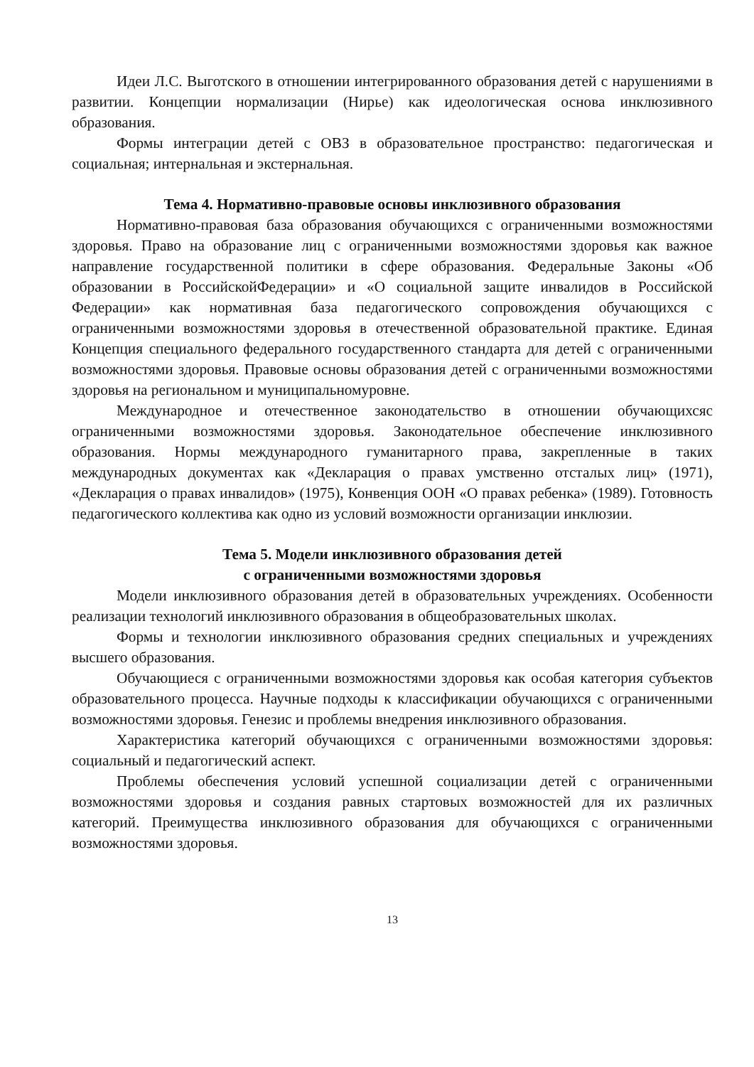Идеи Л.С. Выготского в отношении интегрированного образования детей с нарушениями в развитии. Концепции нормализации (Нирье) как идеологическая основа инклюзивного образования.
Формы интеграции детей с ОВЗ в образовательное пространство: педагогическая и социальная; интернальная и экстернальная.
Тема 4. Нормативно-правовые основы инклюзивного образования
Нормативно-правовая база образования обучающихся с ограниченными возможностями здоровья. Право на образование лиц с ограниченными возможностями здоровья как важное направление государственной политики в сфере образования. Федеральные Законы «Об образовании в РоссийскойФедерации» и «О социальной защите инвалидов в Российской Федерации» как нормативная база педагогического сопровождения обучающихся с ограниченными возможностями здоровья в отечественной образовательной практике. Единая Концепция специального федерального государственного стандарта для детей с ограниченными возможностями здоровья. Правовые основы образования детей с ограниченными возможностями здоровья на региональном и муниципальномуровне.
Международное и отечественное законодательство в отношении обучающихсяс ограниченными возможностями здоровья. Законодательное обеспечение инклюзивного образования. Нормы международного гуманитарного права, закрепленные в таких международных документах как «Декларация о правах умственно отсталых лиц» (1971), «Декларация о правах инвалидов» (1975), Конвенция ООН «О правах ребенка» (1989). Готовность педагогического коллектива как одно из условий возможности организации инклюзии.
Тема 5. Модели инклюзивного образования детей
с ограниченными возможностями здоровья
Модели инклюзивного образования детей в образовательных учреждениях. Особенности реализации технологий инклюзивного образования в общеобразовательных школах.
Формы и технологии инклюзивного образования средних специальных и учреждениях высшего образования.
Обучающиеся с ограниченными возможностями здоровья как особая категория субъектов образовательного процесса. Научные подходы к классификации обучающихся с ограниченными возможностями здоровья. Генезис и проблемы внедрения инклюзивного образования.
Характеристика категорий обучающихся с ограниченными возможностями здоровья: социальный и педагогический аспект.
Проблемы обеспечения условий успешной социализации детей с ограниченными возможностями здоровья и создания равных стартовых возможностей для их различных категорий. Преимущества инклюзивного образования для обучающихся с ограниченными возможностями здоровья.
13